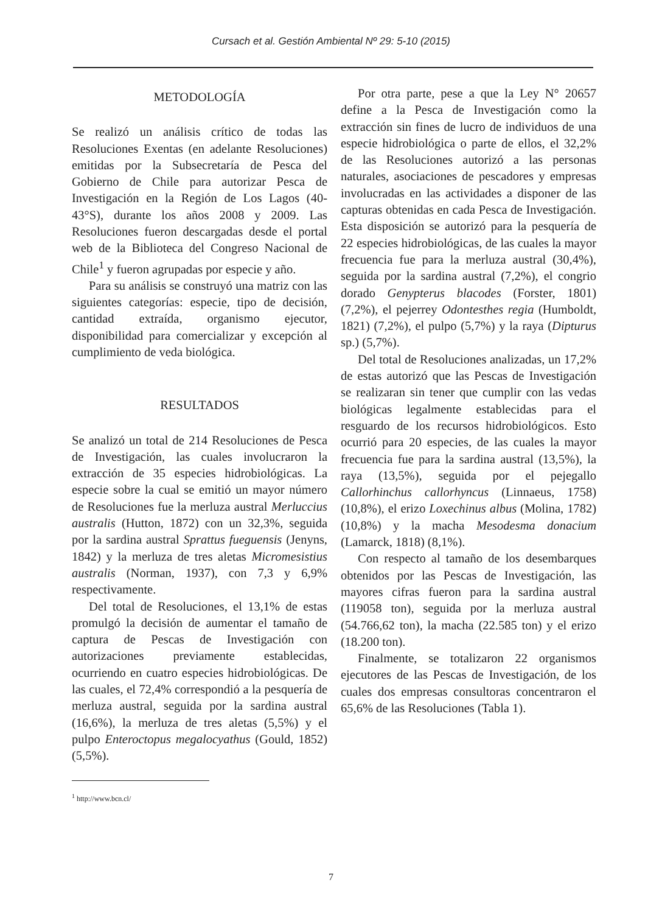Cursach et al. Gestión Ambiental Nº 29: 5-10 (2015)
METODOLOGÍA
Se realizó un análisis crítico de todas las Resoluciones Exentas (en adelante Resoluciones) emitidas por la Subsecretaría de Pesca del Gobierno de Chile para autorizar Pesca de Investigación en la Región de Los Lagos (40-43°S), durante los años 2008 y 2009. Las Resoluciones fueron descargadas desde el portal web de la Biblioteca del Congreso Nacional de Chile<sup>1</sup> y fueron agrupadas por especie y año.
Para su análisis se construyó una matriz con las siguientes categorías: especie, tipo de decisión, cantidad extraída, organismo ejecutor, disponibilidad para comercializar y excepción al cumplimiento de veda biológica.
RESULTADOS
Se analizó un total de 214 Resoluciones de Pesca de Investigación, las cuales involucraron la extracción de 35 especies hidrobiológicas. La especie sobre la cual se emitió un mayor número de Resoluciones fue la merluza austral Merluccius australis (Hutton, 1872) con un 32,3%, seguida por la sardina austral Sprattus fueguensis (Jenyns, 1842) y la merluza de tres aletas Micromesistius australis (Norman, 1937), con 7,3 y 6,9% respectivamente.
Del total de Resoluciones, el 13,1% de estas promulgó la decisión de aumentar el tamaño de captura de Pescas de Investigación con autorizaciones previamente establecidas, ocurriendo en cuatro especies hidrobiológicas. De las cuales, el 72,4% correspondió a la pesquería de merluza austral, seguida por la sardina austral (16,6%), la merluza de tres aletas (5,5%) y el pulpo Enteroctopus megalocyathus (Gould, 1852) (5,5%).
Por otra parte, pese a que la Ley N° 20657 define a la Pesca de Investigación como la extracción sin fines de lucro de individuos de una especie hidrobiológica o parte de ellos, el 32,2% de las Resoluciones autorizó a las personas naturales, asociaciones de pescadores y empresas involucradas en las actividades a disponer de las capturas obtenidas en cada Pesca de Investigación. Esta disposición se autorizó para la pesquería de 22 especies hidrobiológicas, de las cuales la mayor frecuencia fue para la merluza austral (30,4%), seguida por la sardina austral (7,2%), el congrio dorado Genypterus blacodes (Forster, 1801) (7,2%), el pejerrey Odontesthes regia (Humboldt, 1821) (7,2%), el pulpo (5,7%) y la raya (Dipturus sp.) (5,7%).
Del total de Resoluciones analizadas, un 17,2% de estas autorizó que las Pescas de Investigación se realizaran sin tener que cumplir con las vedas biológicas legalmente establecidas para el resguardo de los recursos hidrobiológicos. Esto ocurrió para 20 especies, de las cuales la mayor frecuencia fue para la sardina austral (13,5%), la raya (13,5%), seguida por el pejegallo Callorhinchus callorhyncus (Linnaeus, 1758) (10,8%), el erizo Loxechinus albus (Molina, 1782) (10,8%) y la macha Mesodesma donacium (Lamarck, 1818) (8,1%).
Con respecto al tamaño de los desembarques obtenidos por las Pescas de Investigación, las mayores cifras fueron para la sardina austral (119058 ton), seguida por la merluza austral (54.766,62 ton), la macha (22.585 ton) y el erizo (18.200 ton).
Finalmente, se totalizaron 22 organismos ejecutores de las Pescas de Investigación, de los cuales dos empresas consultoras concentraron el 65,6% de las Resoluciones (Tabla 1).
<sup>1</sup> http://www.bcn.cl/
7